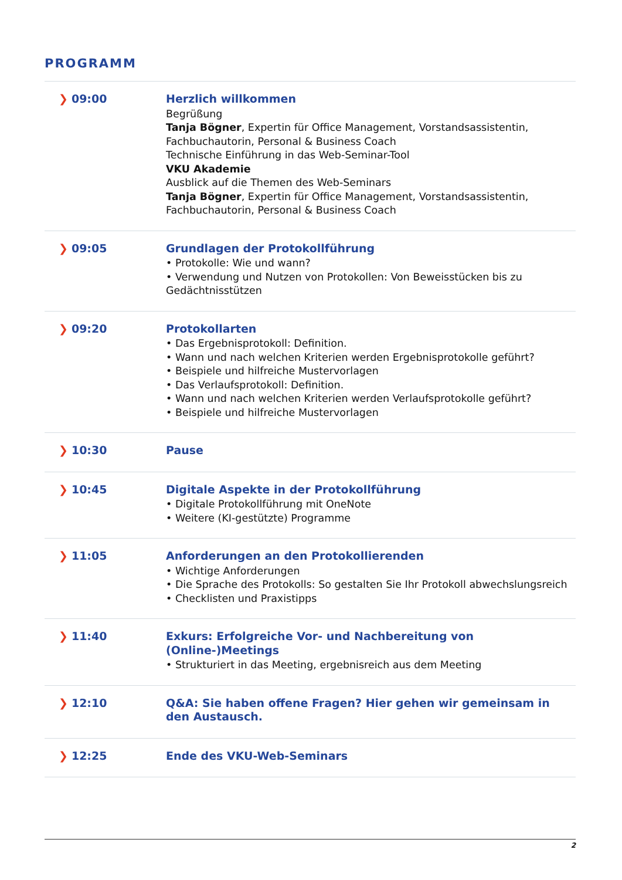PROGRAMM
| ❯ 09:00 | Herzlich willkommen Begrüßung Tanja Bögner , Expertin für Office Management, Vorstandsassistentin, Fachbuchautorin, Personal & Business Coach Technische Einführung in das Web-Seminar-Tool VKU Akademie Ausblick auf die Themen des Web-Seminars Tanja Bögner , Expertin für Office Management, Vorstandsassistentin, Fachbuchautorin, Personal & Business Coach |
| ❯ 09:05 | Grundlagen der Protokollführung • Protokolle: Wie und wann? • Verwendung und Nutzen von Protokollen: Von Beweisstücken bis zu Gedächtnisstützen |
| ❯ 09:20 | Protokollarten • Das Ergebnisprotokoll: Definition. • Wann und nach welchen Kriterien werden Ergebnisprotokolle geführt? • Beispiele und hilfreiche Mustervorlagen • Das Verlaufsprotokoll: Definition. • Wann und nach welchen Kriterien werden Verlaufsprotokolle geführt? • Beispiele und hilfreiche Mustervorlagen |
| ❯ 10:30 | Pause |
| ❯ 10:45 | Digitale Aspekte in der Protokollführung • Digitale Protokollführung mit OneNote • Weitere (KI-gestützte) Programme |
| ❯ 11:05 | Anforderungen an den Protokollierenden • Wichtige Anforderungen • Die Sprache des Protokolls: So gestalten Sie Ihr Protokoll abwechslungsreich • Checklisten und Praxistipps |
| ❯ 11:40 | Exkurs: Erfolgreiche Vor- und Nachbereitung von (Online-)Meetings • Strukturiert in das Meeting, ergebnisreich aus dem Meeting |
| ❯ 12:10 | Q&A: Sie haben offene Fragen? Hier gehen wir gemeinsam in den Austausch. |
| ❯ 12:25 | Ende des VKU-Web-Seminars |
2